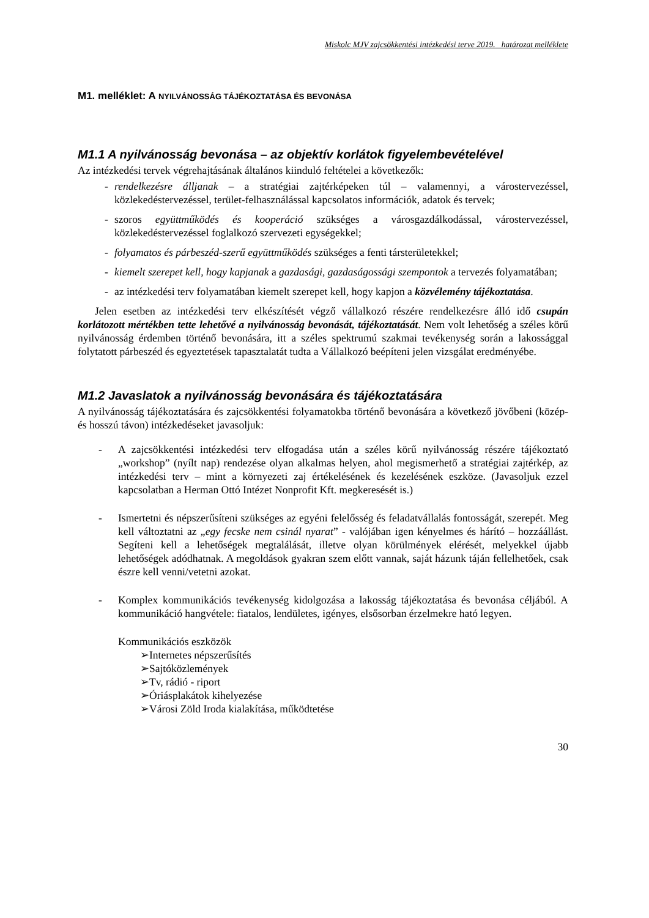Miskolc MJV zajcsökkentési intézkedési terve 2019. határozat melléklete
M1. melléklet: A NYILVÁNOSSÁG TÁJÉKOZTATÁSA ÉS BEVONÁSA
M1.1 A nyilvánosság bevonása – az objektív korlátok figyelembevételével
Az intézkedési tervek végrehajtásának általános kiinduló feltételei a következők:
- rendelkezésre álljanak – a stratégiai zajtérképeken túl – valamennyi, a várostervezéssel, közlekedéstervezéssel, terület-felhasználással kapcsolatos információk, adatok és tervek;
- szoros együttműködés és kooperáció szükséges a városgazdálkodással, várostervezéssel, közlekedéstervezéssel foglalkozó szervezeti egységekkel;
- folyamatos és párbeszéd-szerű együttműködés szükséges a fenti társterületekkel;
- kiemelt szerepet kell, hogy kapjanak a gazdasági, gazdaságossági szempontok a tervezés folyamatában;
- az intézkedési terv folyamatában kiemelt szerepet kell, hogy kapjon a közvélemény tájékoztatása.
Jelen esetben az intézkedési terv elkészítését végző vállalkozó részére rendelkezésre álló idő csupán korlátozott mértékben tette lehetővé a nyilvánosság bevonását, tájékoztatását. Nem volt lehetőség a széles körű nyilvánosság érdemben történő bevonására, itt a széles spektrumú szakmai tevékenység során a lakossággal folytatott párbeszéd és egyeztetések tapasztalatát tudta a Vállalkozó beépíteni jelen vizsgálat eredményébe.
M1.2 Javaslatok a nyilvánosság bevonására és tájékoztatására
A nyilvánosság tájékoztatására és zajcsökkentési folyamatokba történő bevonására a következő jövőbeni (közép- és hosszú távon) intézkedéseket javasoljuk:
- A zajcsökkentési intézkedési terv elfogadása után a széles körű nyilvánosság részére tájékoztató „workshop” (nyílt nap) rendezése olyan alkalmas helyen, ahol megismerhető a stratégiai zajtérkép, az intézkedési terv – mint a környezeti zaj értékelésének és kezelésének eszköze. (Javasoljuk ezzel kapcsolatban a Herman Ottó Intézet Nonprofit Kft. megkeresését is.)
- Ismertetni és népszerűsíteni szükséges az egyéni felelősség és feladatvállalás fontosságát, szerepét. Meg kell változtatni az „egy fecske nem csinál nyarat” - valójában igen kényelmes és hárító – hozzáállást. Segíteni kell a lehetőségek megtalálását, illetve olyan körülmények elérését, melyekkel újabb lehetőségek adódhatnak. A megoldások gyakran szem előtt vannak, saját házunk táján fellelhetőek, csak észre kell venni/vetetni azokat.
- Komplex kommunikációs tevékenység kidolgozása a lakosság tájékoztatása és bevonása céljából. A kommunikáció hangvétele: fiatalos, lendületes, igényes, elsősorban érzelmekre ható legyen.
Kommunikációs eszközök
➢Internetes népszerűsítés
➢Sajtóközlemények
➢Tv, rádió - riport
➢Óriásplakátok kihelyezése
➢Városi Zöld Iroda kialakítása, működtetése
30